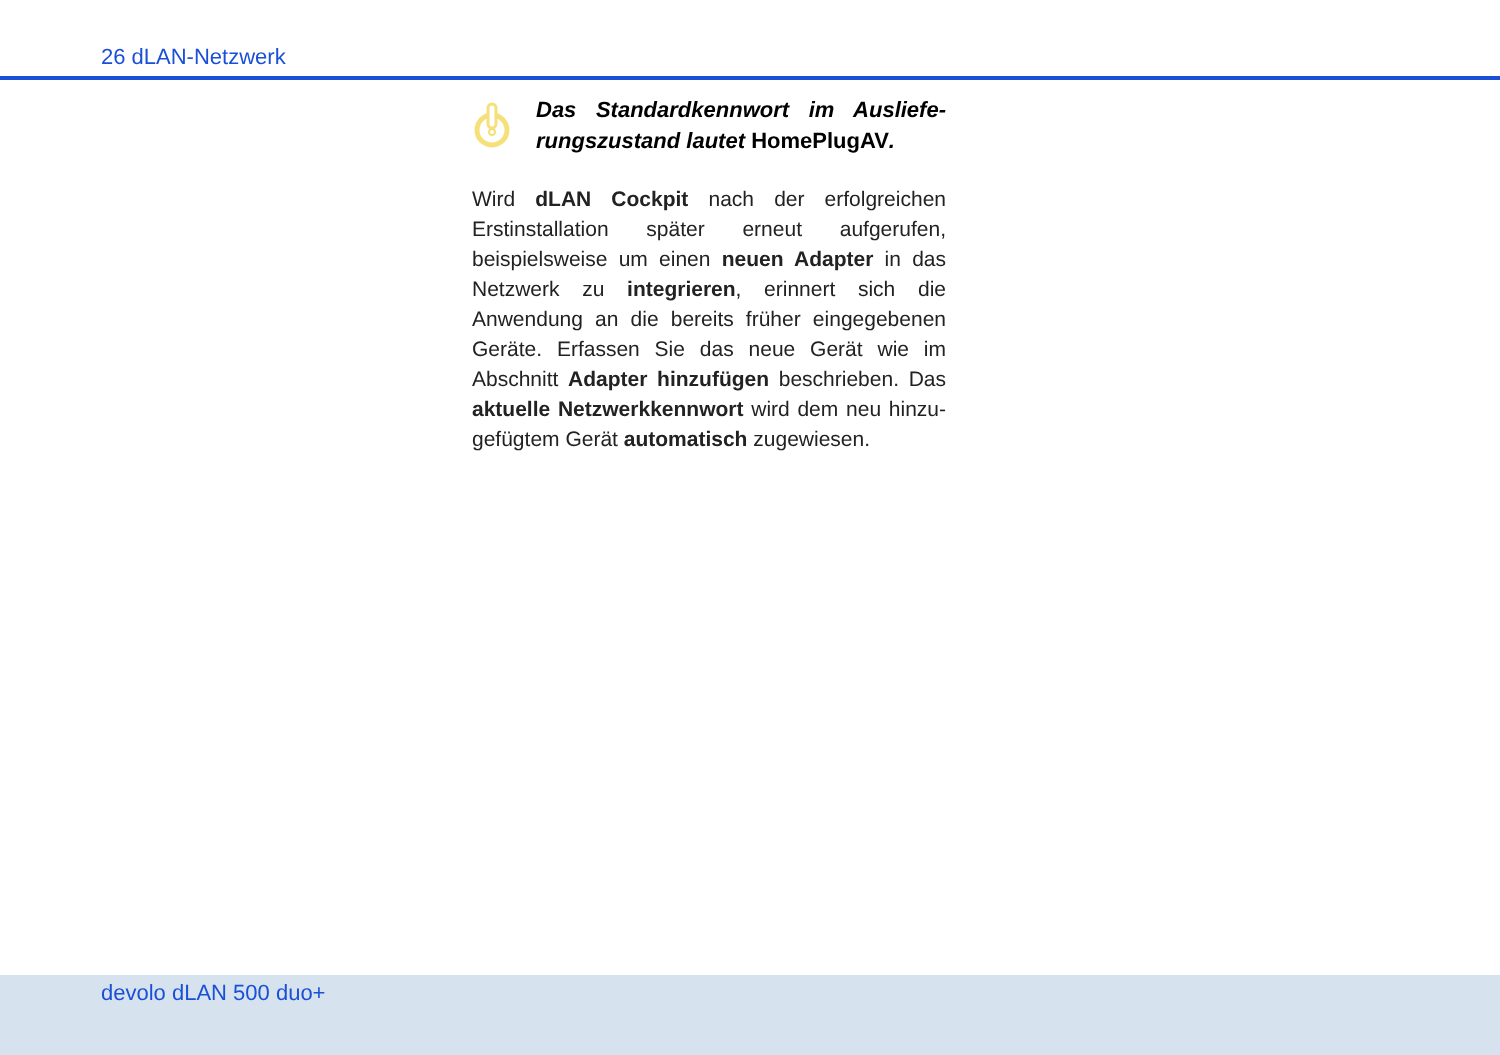26 dLAN-Netzwerk
Das Standardkennwort im Ausliefe­rungszustand lautet HomePlugAV.
Wird dLAN Cockpit nach der erfolgreichen Erstinstal­lation später erneut aufgerufen, beispielsweise um ei­nen neuen Adapter in das Netzwerk zu integrieren, erinnert sich die Anwendung an die bereits früher ein­gegebenen Geräte. Erfassen Sie das neue Gerät wie im Abschnitt Adapter hinzufügen beschrieben. Das aktuelle Netzwerkkennwort wird dem neu hinzu­gefügtem Gerät automatisch zugewiesen.
devolo dLAN 500 duo+